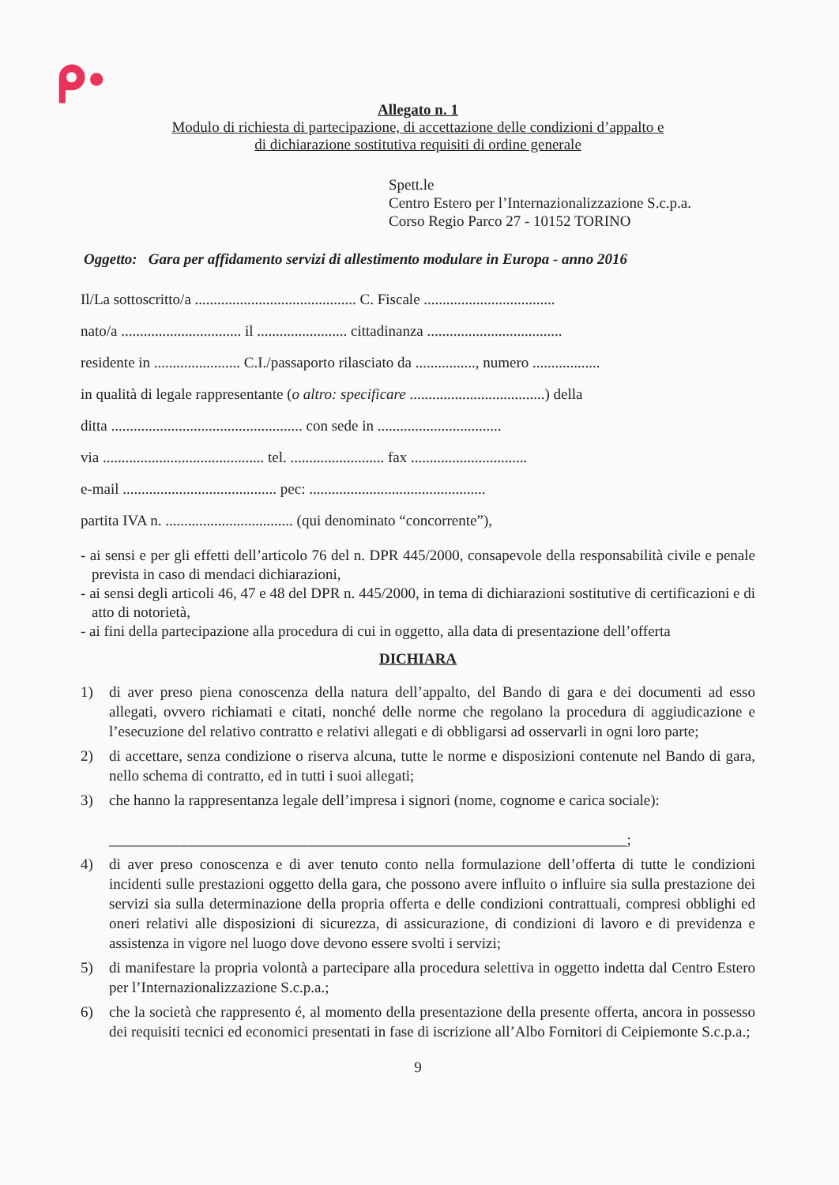Allegato n. 1
Modulo di richiesta di partecipazione, di accettazione delle condizioni d’appalto e
di dichiarazione sostitutiva requisiti di ordine generale
Spett.le
Centro Estero per l’Internazionalizzazione S.c.p.a.
Corso Regio Parco 27 - 10152 TORINO
Oggetto: Gara per affidamento servizi di allestimento modulare in Europa - anno 2016
Il/La sottoscritto/a ........................................... C. Fiscale ...................................
nato/a ................................ il ........................ cittadinanza ....................................
residente in ....................... C.I./passaporto rilasciato da ................, numero ..................
in qualità di legale rappresentante (o altro: specificare ....................................) della
ditta ................................................... con sede in .................................
via ........................................... tel. ......................... fax ...............................
e-mail ......................................... pec: ...............................................
partita IVA n. .................................. (qui denominato “concorrente”),
- ai sensi e per gli effetti dell’articolo 76 del n. DPR 445/2000, consapevole della responsabilità civile e penale prevista in caso di mendaci dichiarazioni,
- ai sensi degli articoli 46, 47 e 48 del DPR n. 445/2000, in tema di dichiarazioni sostitutive di certificazioni e di atto di notorietà,
- ai fini della partecipazione alla procedura di cui in oggetto, alla data di presentazione dell’offerta
DICHIARA
1) di aver preso piena conoscenza della natura dell’appalto, del Bando di gara e dei documenti ad esso allegati, ovvero richiamati e citati, nonché delle norme che regolano la procedura di aggiudicazione e l’esecuzione del relativo contratto e relativi allegati e di obbligarsi ad osservarli in ogni loro parte;
2) di accettare, senza condizione o riserva alcuna, tutte le norme e disposizioni contenute nel Bando di gara, nello schema di contratto, ed in tutti i suoi allegati;
3) che hanno la rappresentanza legale dell’impresa i signori (nome, cognome e carica sociale):
_____________________________________________________________________;
4) di aver preso conoscenza e di aver tenuto conto nella formulazione dell’offerta di tutte le condizioni incidenti sulle prestazioni oggetto della gara, che possono avere influito o influire sia sulla prestazione dei servizi sia sulla determinazione della propria offerta e delle condizioni contrattuali, compresi obblighi ed oneri relativi alle disposizioni di sicurezza, di assicurazione, di condizioni di lavoro e di previdenza e assistenza in vigore nel luogo dove devono essere svolti i servizi;
5) di manifestare la propria volontà a partecipare alla procedura selettiva in oggetto indetta dal Centro Estero per l’Internazionalizzazione S.c.p.a.;
6) che la società che rappresento é, al momento della presentazione della presente offerta, ancora in possesso dei requisiti tecnici ed economici presentati in fase di iscrizione all’Albo Fornitori di Ceipiemonte S.c.p.a.;
9